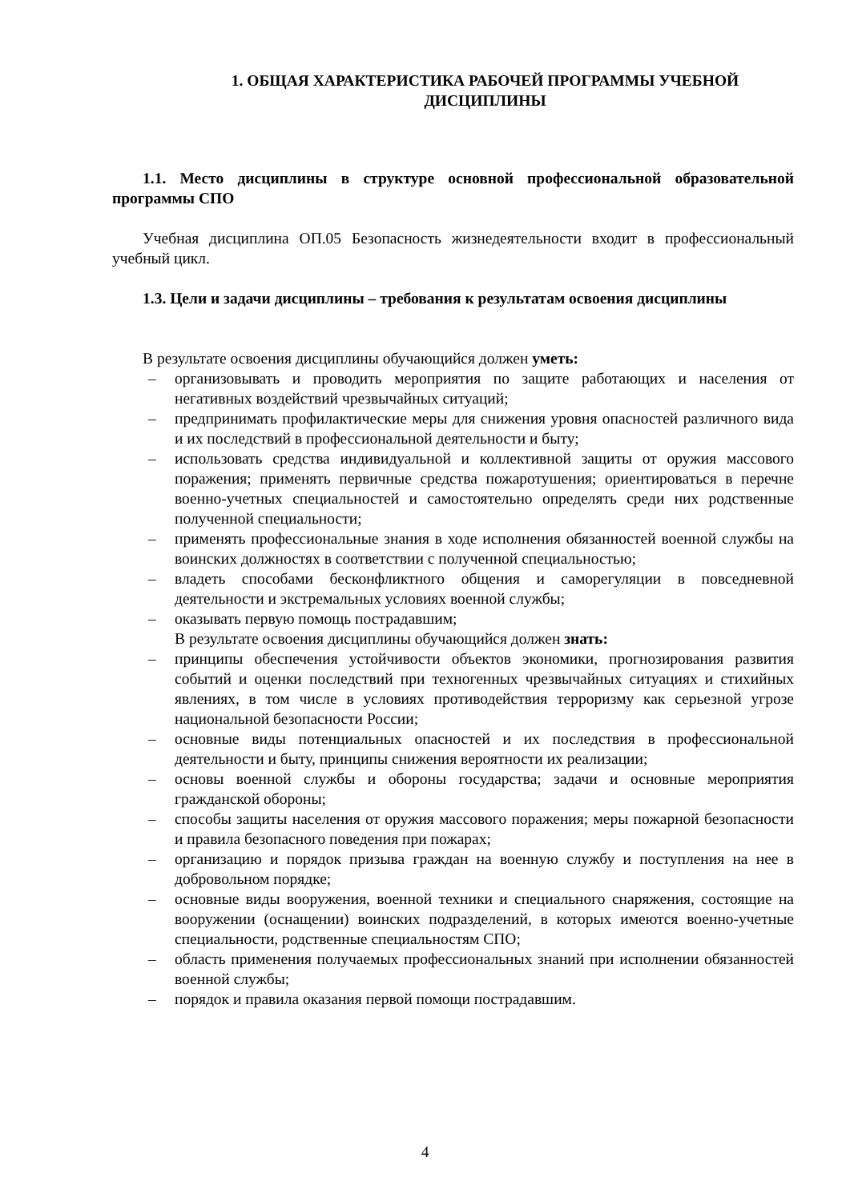1. ОБЩАЯ ХАРАКТЕРИСТИКА РАБОЧЕЙ ПРОГРАММЫ УЧЕБНОЙ
ДИСЦИПЛИНЫ
1.1. Место дисциплины в структуре основной профессиональной образовательной программы СПО
Учебная дисциплина ОП.05 Безопасность жизнедеятельности входит в профессиональный учебный цикл.
1.3. Цели и задачи дисциплины – требования к результатам освоения дисциплины
В результате освоения дисциплины обучающийся должен уметь:
– организовывать и проводить мероприятия по защите работающих и населения от негативных воздействий чрезвычайных ситуаций;
– предпринимать профилактические меры для снижения уровня опасностей различного вида и их последствий в профессиональной деятельности и быту;
– использовать средства индивидуальной и коллективной защиты от оружия массового поражения; применять первичные средства пожаротушения; ориентироваться в перечне военно-учетных специальностей и самостоятельно определять среди них родственные полученной специальности;
– применять профессиональные знания в ходе исполнения обязанностей военной службы на воинских должностях в соответствии с полученной специальностью;
– владеть способами бесконфликтного общения и саморегуляции в повседневной деятельности и экстремальных условиях военной службы;
– оказывать первую помощь пострадавшим;
В результате освоения дисциплины обучающийся должен знать:
– принципы обеспечения устойчивости объектов экономики, прогнозирования развития событий и оценки последствий при техногенных чрезвычайных ситуациях и стихийных явлениях, в том числе в условиях противодействия терроризму как серьезной угрозе национальной безопасности России;
– основные виды потенциальных опасностей и их последствия в профессиональной деятельности и быту, принципы снижения вероятности их реализации;
– основы военной службы и обороны государства; задачи и основные мероприятия гражданской обороны;
– способы защиты населения от оружия массового поражения; меры пожарной безопасности и правила безопасного поведения при пожарах;
– организацию и порядок призыва граждан на военную службу и поступления на нее в добровольном порядке;
– основные виды вооружения, военной техники и специального снаряжения, состоящие на вооружении (оснащении) воинских подразделений, в которых имеются военно-учетные специальности, родственные специальностям СПО;
– область применения получаемых профессиональных знаний при исполнении обязанностей военной службы;
– порядок и правила оказания первой помощи пострадавшим.
4